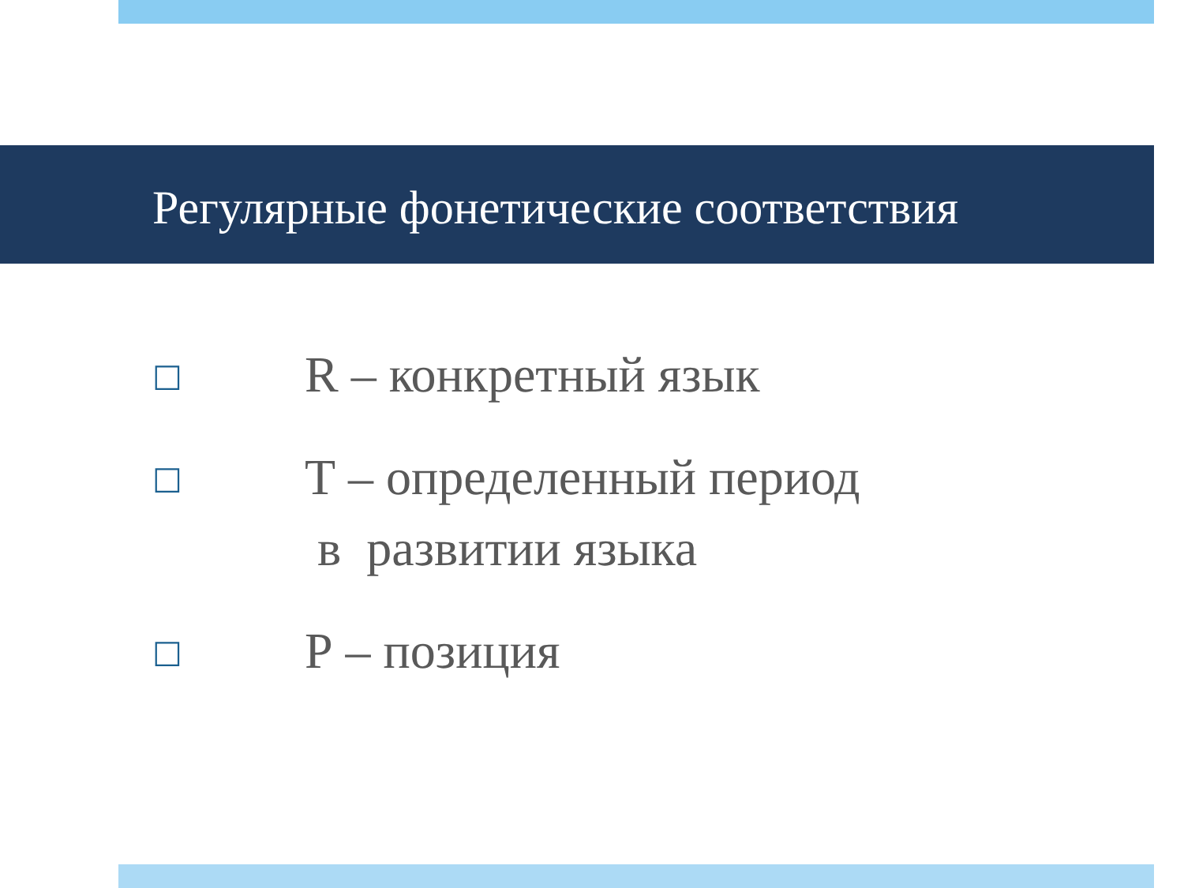Регулярные фонетические соответствия
□ R – конкретный язык
□ Т – определенный период
в развитии языка
□ Р – позиция